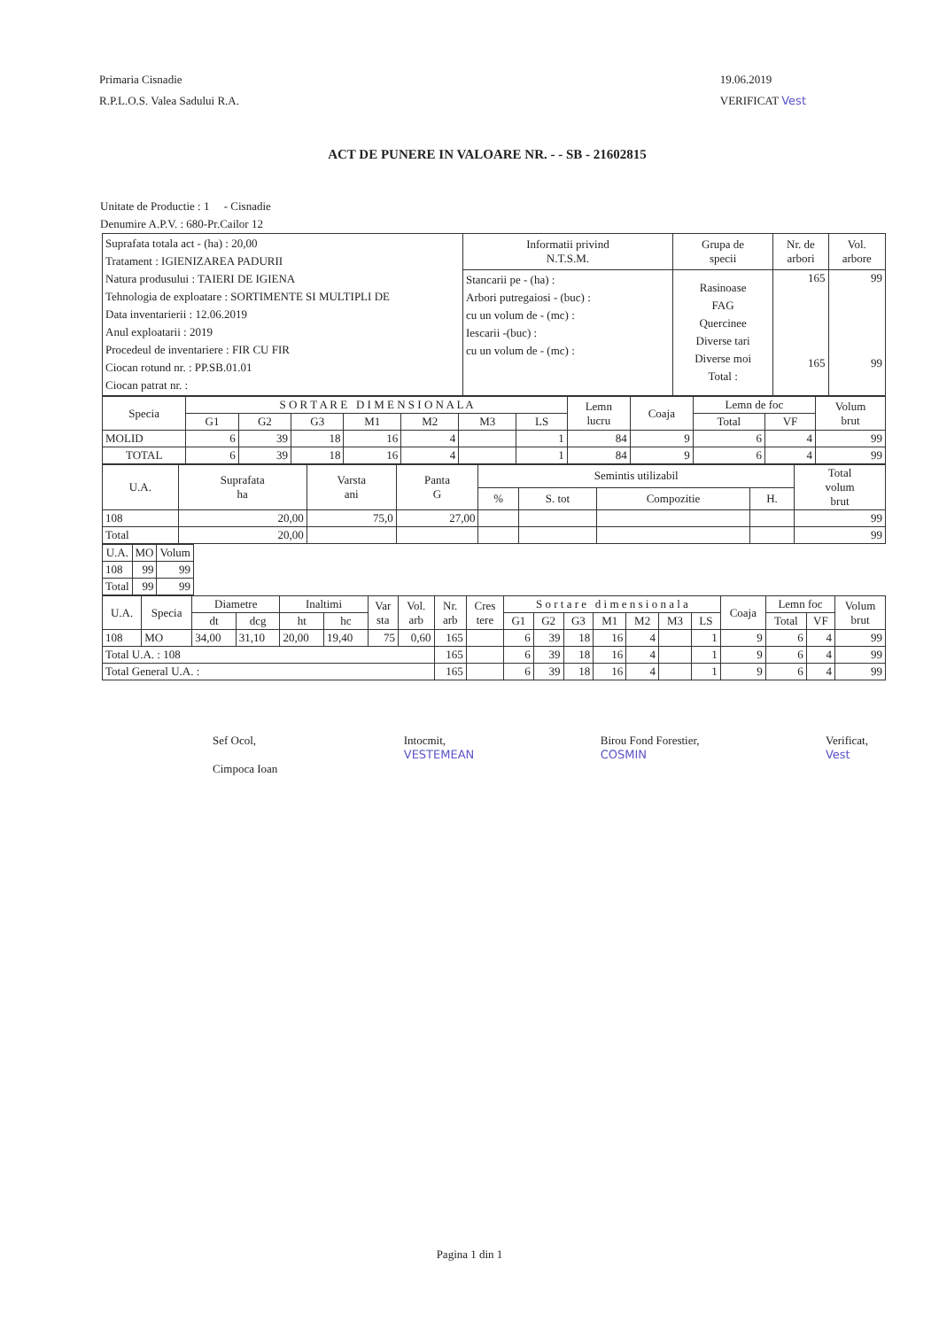Primaria Cisnadie
R.P.L.O.S. Valea Sadului R.A.
19.06.2019
VERIFICAT Vest
ACT DE PUNERE IN VALOARE NR. - - SB - 21602815
Unitate de Productie : 1 - Cisnadie
Denumire A.P.V. : 680-Pr.Cailor 12
| Suprafata totala act - (ha) : 20,00 Tratament : IGIENIZAREA PADURII Natura produsului : TAIERI DE IGIENA Tehnologia de exploatare : SORTIMENTE SI MULTIPLI DE Data inventarierii : 12.06.2019 Anul exploatarii : 2019 Procedeul de inventariere : FIR CU FIR Ciocan rotund nr. : PP.SB.01.01 Ciocan patrat nr. : | Informatii privind N.T.S.M. | Grupa de specii | Nr. de arbori | Vol. arbore |
| | Stancarii pe - (ha) : Arbori putregaiosi - (buc) : cu un volum de - (mc) : Iescarii -(buc) : cu un volum de - (mc) : | Rasinoase FAG Quercinee Diverse tari Diverse moi Total : | 165 165 | 99 99 |
| Specia | S O R T A R E D I M E N S I O N A L A | | | | | | | Lemn lucru | Coaja | Lemn de foc | | Volum brut |
| --- | --- | --- | --- | --- | --- | --- | --- | --- | --- | --- | --- | --- |
| | G1 | G2 | G3 | M1 | M2 | M3 | LS | | | Total | VF | |
| MOLID | 6 | 39 | 18 | 16 | 4 | | 1 | 84 | 9 | 6 | 4 | 99 |
| TOTAL | 6 | 39 | 18 | 16 | 4 | | 1 | 84 | 9 | 6 | 4 | 99 |
| U.A. | Suprafata ha | Varsta ani | Panta G | Semintis utilizabil | | | | Total volum brut |
| --- | --- | --- | --- | --- | --- | --- | --- | --- |
| | | | | % | S. tot | Compozitie | H. | |
| 108 | 20,00 | 75,0 | 27,00 | | | | | 99 |
| Total | 20,00 | | | | | | | 99 |
| U.A. | MO | Volum |
| --- | --- | --- |
| 108 | 99 | 99 |
| Total | 99 | 99 |
| U.A. | Specia | Diametre | | Inaltimi | | Var sta | Vol. arb | Nr. arb | Cres tere | S o r t a r e d i m e n s i o n a l a | | | | | | | Coaja | Lemn foc | | Volum brut |
| --- | --- | --- | --- | --- | --- | --- | --- | --- | --- | --- | --- | --- | --- | --- | --- | --- | --- | --- | --- | --- |
| | | dt | dcg | ht | hc | | | | | G1 | G2 | G3 | M1 | M2 | M3 | LS | | Total | VF | |
| 108 | MO | 34,00 | 31,10 | 20,00 | 19,40 | 75 | 0,60 | 165 | | 6 | 39 | 18 | 16 | 4 | | 1 | 9 | 6 | 4 | 99 |
| Total U.A. : 108 | | | | | | | | 165 | | 6 | 39 | 18 | 16 | 4 | | 1 | 9 | 6 | 4 | 99 |
| Total General U.A. : | | | | | | | | 165 | | 6 | 39 | 18 | 16 | 4 | | 1 | 9 | 6 | 4 | 99 |
Sef Ocol,
Cimpoca Ioan
Intocmit,
VESTEMEAN
Birou Fond Forestier,
COSMIN
Verificat,
Vest
Pagina 1 din 1